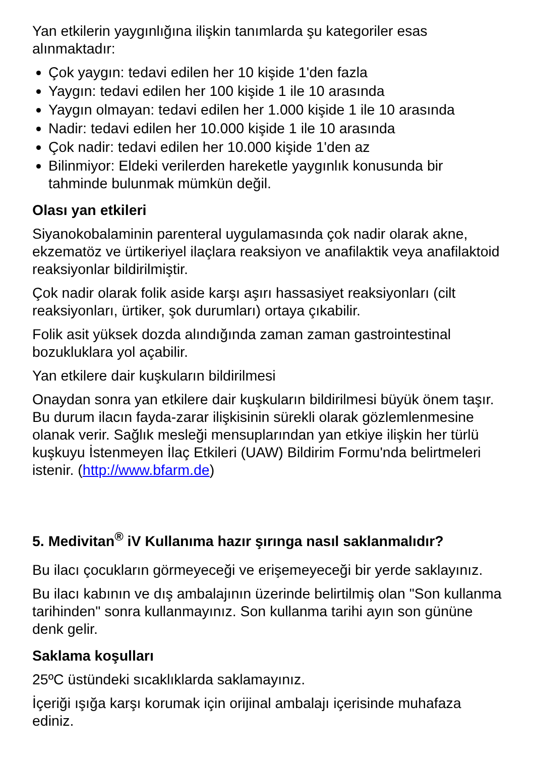Yan etkilerin yaygınlığına ilişkin tanımlarda şu kategoriler esas alınmaktadır:
Çok yaygın: tedavi edilen her 10 kişide 1'den fazla
Yaygın: tedavi edilen her 100 kişide 1 ile 10 arasında
Yaygın olmayan: tedavi edilen her 1.000 kişide 1 ile 10 arasında
Nadir: tedavi edilen her 10.000 kişide 1 ile 10 arasında
Çok nadir: tedavi edilen her 10.000 kişide 1'den az
Bilinmiyor: Eldeki verilerden hareketle yaygınlık konusunda bir tahminde bulunmak mümkün değil.
Olası yan etkileri
Siyanokobalaminin parenteral uygulamasında çok nadir olarak akne, ekzematöz ve ürtikeriyel ilaçlara reaksiyon ve anafilaktik veya anafilaktoid reaksiyonlar bildirilmiştir.
Çok nadir olarak folik aside karşı aşırı hassasiyet reaksiyonları (cilt reaksiyonları, ürtiker, şok durumları) ortaya çıkabilir.
Folik asit yüksek dozda alındığında zaman zaman gastrointestinal bozukluklara yol açabilir.
Yan etkilere dair kuşkuların bildirilmesi
Onaydan sonra yan etkilere dair kuşkuların bildirilmesi büyük önem taşır. Bu durum ilacın fayda-zarar ilişkisinin sürekli olarak gözlemlenmesine olanak verir. Sağlık mesleği mensuplarından yan etkiye ilişkin her türlü kuşkuyu İstenmeyen İlaç Etkileri (UAW) Bildirim Formu'nda belirtmeleri istenir. (http://www.bfarm.de)
5. Medivitan<sup>®</sup> iV Kullanıma hazır şırınga nasıl saklanmalıdır?
Bu ilacı çocukların görmeyeceği ve erişemeyeceği bir yerde saklayınız.
Bu ilacı kabının ve dış ambalajının üzerinde belirtilmiş olan "Son kullanma tarihinden" sonra kullanmayınız. Son kullanma tarihi ayın son gününe denk gelir.
Saklama koşulları
25ºC üstündeki sıcaklıklarda saklamayınız.
İçeriği ışığa karşı korumak için orijinal ambalajı içerisinde muhafaza ediniz.